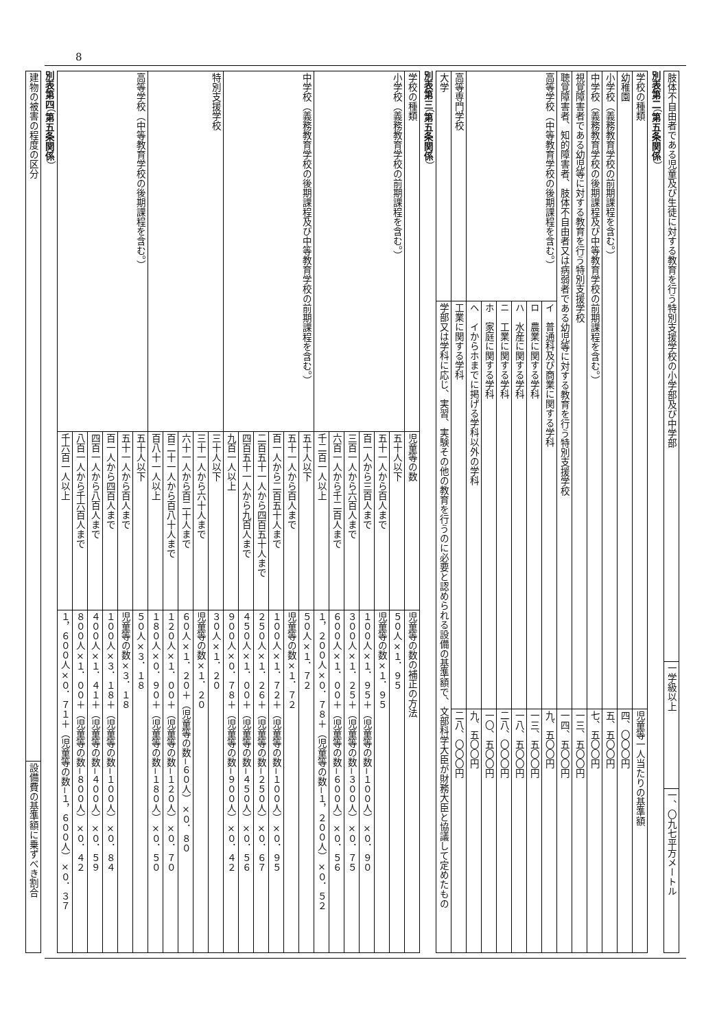8
| 肢体不自由者である児童及び生徒に対する教育を行う特別支援学校の小学部及び中学部 | 一学級以上 | 一、〇九七平方メートル |
別表第二（第五条関係）
| 学校の種類 | | 児童等一人当たりの基準額 |
| --- | --- | --- |
| 幼稚園 | | 四、〇〇〇円 |
| 小学校（義務教育学校の前期課程を含む。） | | 五、五〇〇円 |
| 中学校（義務教育学校の後期課程及び中等教育学校の前期課程を含む。） | | 七、五〇〇円 |
| 視覚障害者である幼児等に対する教育を行う特別支援学校 | | 一三、五〇〇円 |
| 聴覚障害者、知的障害者、肢体不自由者又は病弱者である幼児等に対する教育を行う特別支援学校 | | 一四、五〇〇円 |
| 高等学校（中等教育学校の後期課程を含む。） | イ 普通科及び商業に関する学科 | 九、五〇〇円 |
| | ロ 農業に関する学科 | 一三、五〇〇円 |
| | ハ 水産に関する学科 | 一八、五〇〇円 |
| | ニ 工業に関する学科 | 二八、〇〇〇円 |
| | ホ 家庭に関する学科 | 一〇、五〇〇円 |
| | ヘ イからホまでに掲げる学科以外の学科 | 九、五〇〇円 |
| 高等専門学校 | 工業に関する学科 | 二八、〇〇〇円 |
| 大学 | 学部又は学科に応じ、実習、実験その他の教育を行うのに必要と認められる設備の基準額で、文部科学大臣が財務大臣と協議して定めたもの | |
別表第三（第五条関係）
| 学校の種類 | 児童等の数 | 児童等の数の補正の方法 |
| --- | --- | --- |
| 小学校（義務教育学校の前期課程を含む。） | 五十人以下 | ５０人×１．９５ |
| | 五十一人から百人まで | 児童等の数×１．９５ |
| | 百一人から三百人まで | １００人×１．９５＋（児童等の数−１００人）×０．９０ |
| | 三百一人から六百人まで | ３００人×１．２５＋（児童等の数−３００人）×０．７５ |
| | 六百一人から千二百人まで | ６００人×１．００＋（児童等の数−６００人）×０．５６ |
| | 千二百一人以上 | １，２００人×０．７８＋（児童等の数−１，２００人）×０．５２ |
| 中学校（義務教育学校の後期課程及び中等教育学校の前期課程を含む。） | 五十人以下 | ５０人×１．７２ |
| | 五十一人から百人まで | 児童等の数×１．７２ |
| | 百一人から二百五十人まで | １００人×１．７２＋（児童等の数−１００人）×０．９５ |
| | 二百五十一人から四百五十人まで | ２５０人×１．２６＋（児童等の数−２５０人）×０．６７ |
| | 四百五十一人から九百人まで | ４５０人×１．００＋（児童等の数−４５０人）×０．５６ |
| | 九百一人以上 | ９００人×０．７８＋（児童等の数−９００人）×０．４２ |
| 特別支援学校 | 三十人以下 | ３０人×１．２０ |
| | 三十一人から六十人まで | 児童等の数×１．２０ |
| | 六十一人から百二十人まで | ６０人×１．２０＋（児童等の数−６０人）×０．８０ |
| | 百二十一人から百八十人まで | １２０人×１．００＋（児童等の数−１２０人）×０．７０ |
| | 百八十一人以上 | １８０人×０．９０＋（児童等の数−１８０人）×０．５０ |
| 高等学校（中等教育学校の後期課程を含む。） | 五十人以下 | ５０人×３．１８ |
| | 五十一人から百人まで | 児童等の数×３．１８ |
| | 百一人から四百人まで | １００人×３．１８＋（児童等の数−１００人）×０．８４ |
| | 四百一人から八百人まで | ４００人×１．４１＋（児童等の数−４００人）×０．５９ |
| | 八百一人から千六百人まで | ８００人×１．００＋（児童等の数−８００人）×０．４２ |
| | 千六百一人以上 | １，６００人×０．７１＋（児童等の数−１，６００人）×０．３７ |
別表第四（第五条関係）
| 建物の被害の程度の区分 | 設備費の基準額に乗ずべき割合 |
| --- | --- |